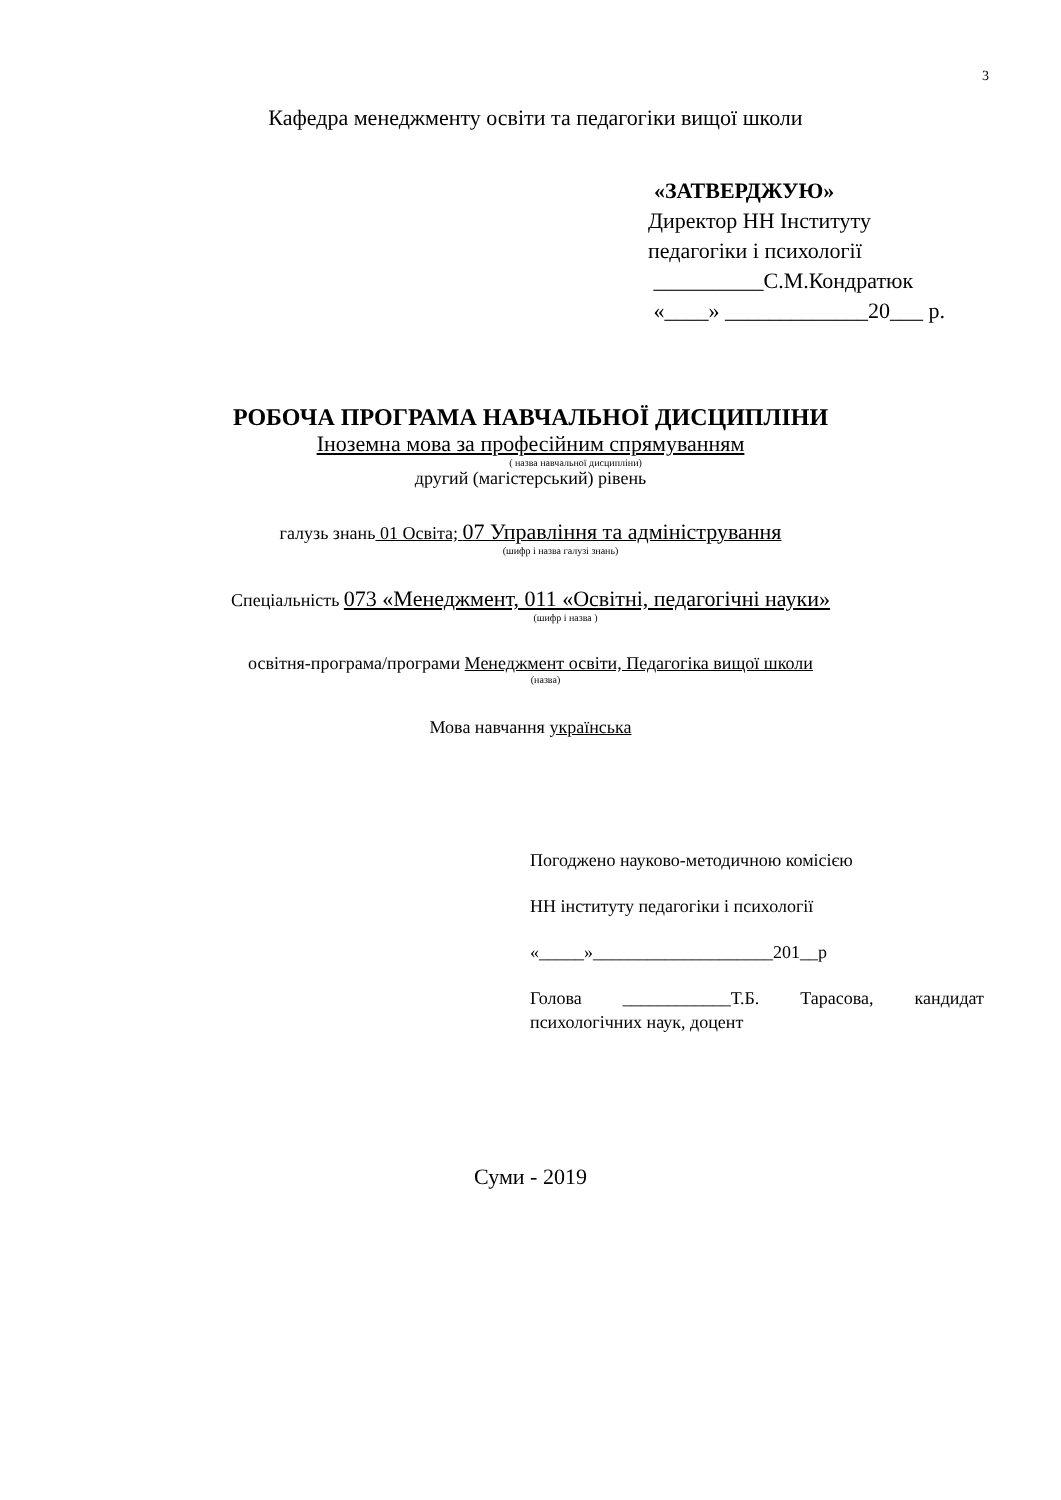3
Кафедра менеджменту освіти та педагогіки вищої школи
«ЗАТВЕРДЖУЮ»
Директор НН Інституту
педагогіки і психології
__________С.М.Кондратюк
«____» _____________20___ р.
РОБОЧА ПРОГРАМА НАВЧАЛЬНОЇ ДИСЦИПЛІНИ
Іноземна мова за професійним спрямуванням
( назва навчальної дисципліни)
другий (магістерський) рівень
галузь знань 01 Освіта; 07 Управління та адміністрування
(шифр і назва галузі знань)
Спеціальність 073 «Менеджмент, 011 «Освітні, педагогічні науки»
(шифр і назва )
освітня-програма/програми Менеджмент освіти, Педагогіка вищої школи
(назва)
Мова навчання українська
Погоджено науково-методичною комісією
НН інституту педагогіки і психології
«_____»____________________201__р
Голова ____________Т.Б. Тарасова, кандидат психологічних наук, доцент
Суми - 2019